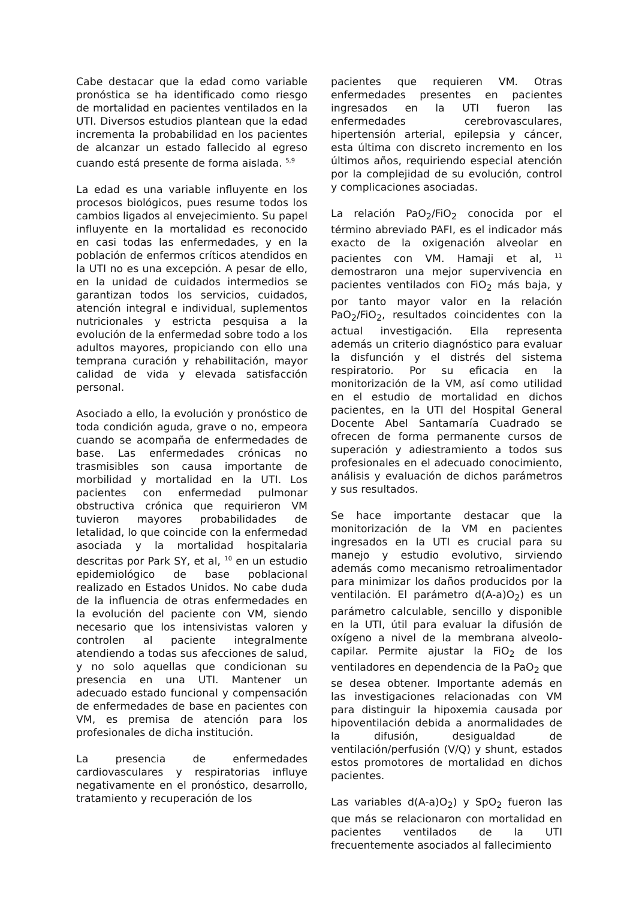Cabe destacar que la edad como variable pronóstica se ha identificado como riesgo de mortalidad en pacientes ventilados en la UTI. Diversos estudios plantean que la edad incrementa la probabilidad en los pacientes de alcanzar un estado fallecido al egreso cuando está presente de forma aislada. <sup>5,9</sup>
La edad es una variable influyente en los procesos biológicos, pues resume todos los cambios ligados al envejecimiento. Su papel influyente en la mortalidad es reconocido en casi todas las enfermedades, y en la población de enfermos críticos atendidos en la UTI no es una excepción. A pesar de ello, en la unidad de cuidados intermedios se garantizan todos los servicios, cuidados, atención integral e individual, suplementos nutricionales y estricta pesquisa a la evolución de la enfermedad sobre todo a los adultos mayores, propiciando con ello una temprana curación y rehabilitación, mayor calidad de vida y elevada satisfacción personal.
Asociado a ello, la evolución y pronóstico de toda condición aguda, grave o no, empeora cuando se acompaña de enfermedades de base. Las enfermedades crónicas no trasmisibles son causa importante de morbilidad y mortalidad en la UTI. Los pacientes con enfermedad pulmonar obstructiva crónica que requirieron VM tuvieron mayores probabilidades de letalidad, lo que coincide con la enfermedad asociada y la mortalidad hospitalaria descritas por Park SY, et al, <sup>10</sup> en un estudio epidemiológico de base poblacional realizado en Estados Unidos. No cabe duda de la influencia de otras enfermedades en la evolución del paciente con VM, siendo necesario que los intensivistas valoren y controlen al paciente integralmente atendiendo a todas sus afecciones de salud, y no solo aquellas que condicionan su presencia en una UTI. Mantener un adecuado estado funcional y compensación de enfermedades de base en pacientes con VM, es premisa de atención para los profesionales de dicha institución.
La presencia de enfermedades cardiovasculares y respiratorias influye negativamente en el pronóstico, desarrollo, tratamiento y recuperación de los
pacientes que requieren VM. Otras enfermedades presentes en pacientes ingresados en la UTI fueron las enfermedades cerebrovasculares, hipertensión arterial, epilepsia y cáncer, esta última con discreto incremento en los últimos años, requiriendo especial atención por la complejidad de su evolución, control y complicaciones asociadas.
La relación PaO<sub>2</sub>/FiO<sub>2</sub> conocida por el término abreviado PAFI, es el indicador más exacto de la oxigenación alveolar en pacientes con VM. Hamaji et al, <sup>11</sup> demostraron una mejor supervivencia en pacientes ventilados con FiO<sub>2</sub> más baja, y por tanto mayor valor en la relación PaO<sub>2</sub>/FiO<sub>2</sub>, resultados coincidentes con la actual investigación. Ella representa además un criterio diagnóstico para evaluar la disfunción y el distrés del sistema respiratorio. Por su eficacia en la monitorización de la VM, así como utilidad en el estudio de mortalidad en dichos pacientes, en la UTI del Hospital General Docente Abel Santamaría Cuadrado se ofrecen de forma permanente cursos de superación y adiestramiento a todos sus profesionales en el adecuado conocimiento, análisis y evaluación de dichos parámetros y sus resultados.
Se hace importante destacar que la monitorización de la VM en pacientes ingresados en la UTI es crucial para su manejo y estudio evolutivo, sirviendo además como mecanismo retroalimentador para minimizar los daños producidos por la ventilación. El parámetro d(A-a)O<sub>2</sub>) es un parámetro calculable, sencillo y disponible en la UTI, útil para evaluar la difusión de oxígeno a nivel de la membrana alveolo-capilar. Permite ajustar la FiO<sub>2</sub> de los ventiladores en dependencia de la PaO<sub>2</sub> que se desea obtener. Importante además en las investigaciones relacionadas con VM para distinguir la hipoxemia causada por hipoventilación debida a anormalidades de la difusión, desigualdad de ventilación/perfusión (V/Q) y shunt, estados estos promotores de mortalidad en dichos pacientes.
Las variables d(A-a)O<sub>2</sub>) y SpO<sub>2</sub> fueron las que más se relacionaron con mortalidad en pacientes ventilados de la UTI frecuentemente asociados al fallecimiento